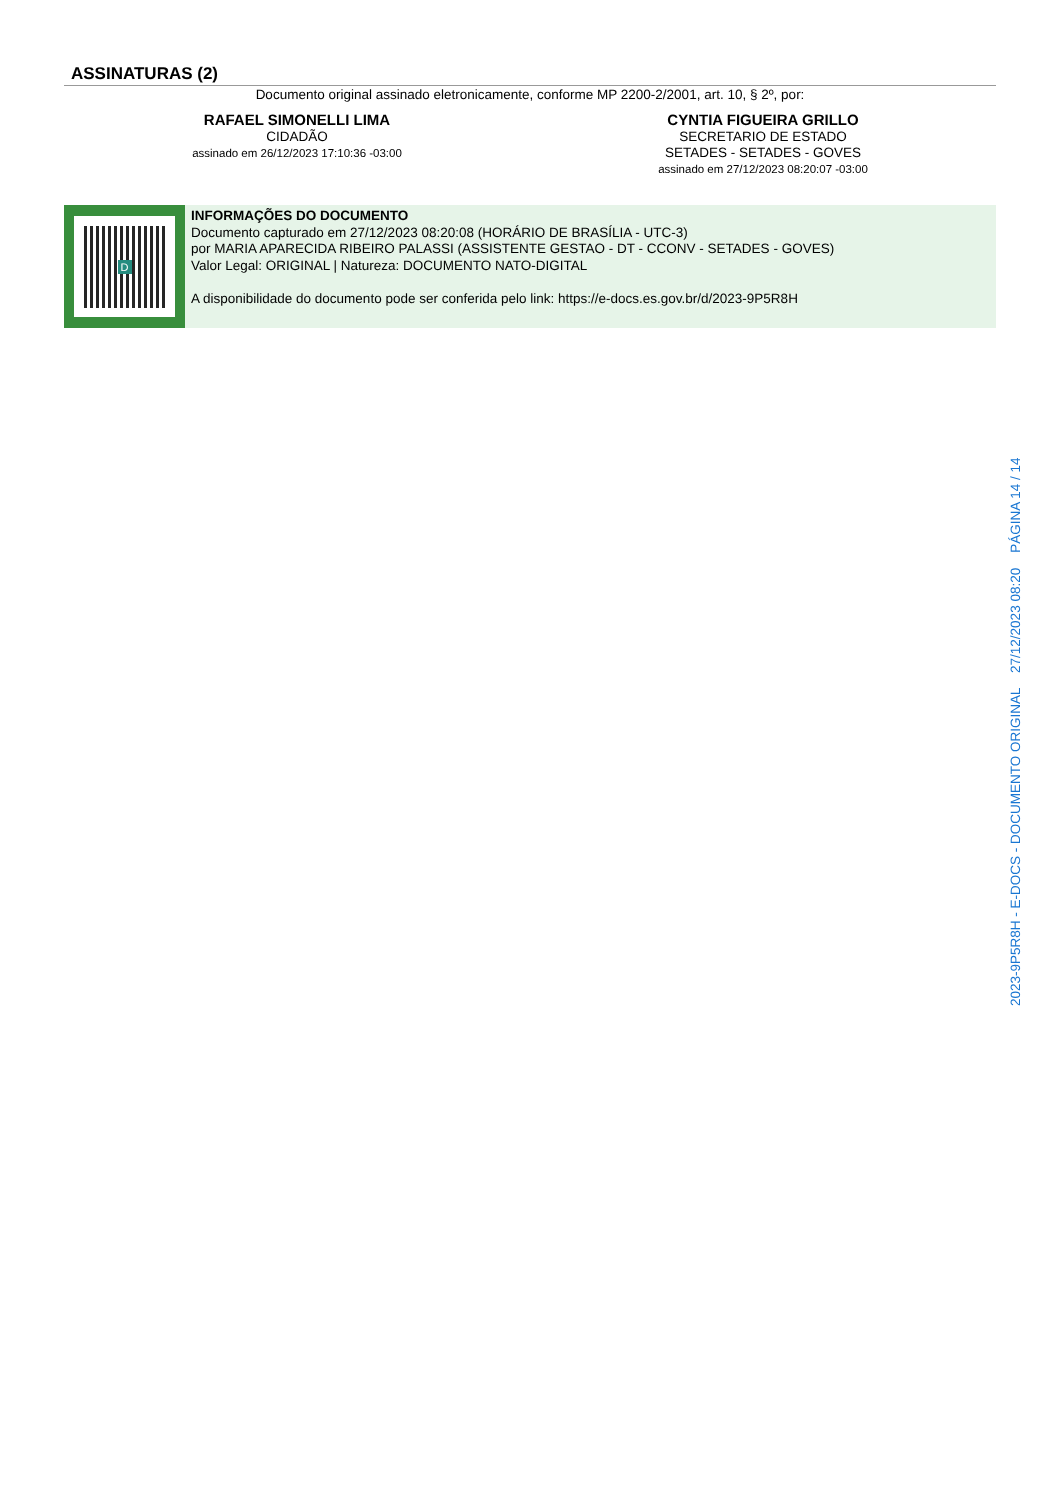ASSINATURAS (2)
Documento original assinado eletronicamente, conforme MP 2200-2/2001, art. 10, § 2º, por:
RAFAEL SIMONELLI LIMA
CIDADÃO
assinado em 26/12/2023 17:10:36 -03:00
CYNTIA FIGUEIRA GRILLO
SECRETARIO DE ESTADO
SETADES - SETADES - GOVES
assinado em 27/12/2023 08:20:07 -03:00
D
INFORMAÇÕES DO DOCUMENTO
Documento capturado em 27/12/2023 08:20:08 (HORÁRIO DE BRASÍLIA - UTC-3)
por MARIA APARECIDA RIBEIRO PALASSI (ASSISTENTE GESTAO - DT - CCONV - SETADES - GOVES)
Valor Legal: ORIGINAL | Natureza: DOCUMENTO NATO-DIGITAL
A disponibilidade do documento pode ser conferida pelo link: https://e-docs.es.gov.br/d/2023-9P5R8H
2023-9P5R8H - E-DOCS - DOCUMENTO ORIGINAL 27/12/2023 08:20 PÁGINA 14 / 14